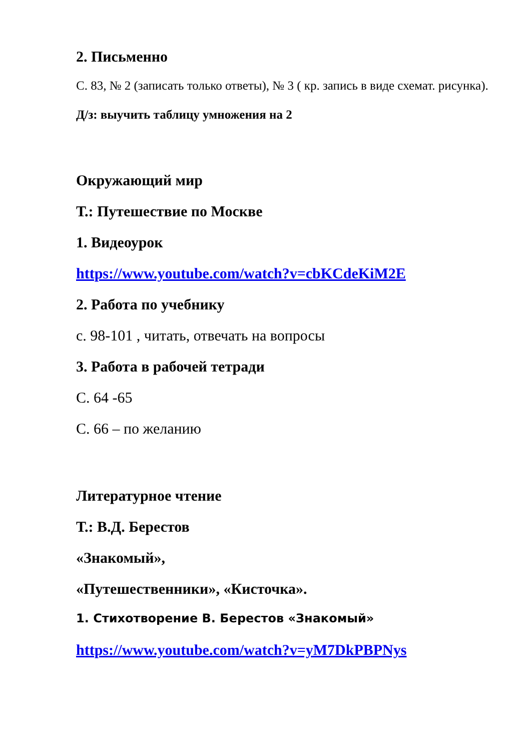2. Письменно
С. 83, № 2 (записать только ответы), № 3 ( кр. запись в виде схемат. рисунка).
Д/з: выучить таблицу умножения на 2
Окружающий мир
Т.: Путешествие по Москве
1. Видеоурок
https://www.youtube.com/watch?v=cbKCdeKiM2E
2. Работа по учебнику
с. 98-101 , читать, отвечать на вопросы
3. Работа в рабочей тетради
С. 64 -65
С. 66 – по желанию
Литературное чтение
Т.: В.Д. Берестов
«Знакомый»,
«Путешественники», «Кисточка».
1. Стихотворение В. Берестов «Знакомый»
https://www.youtube.com/watch?v=yM7DkPBPNys